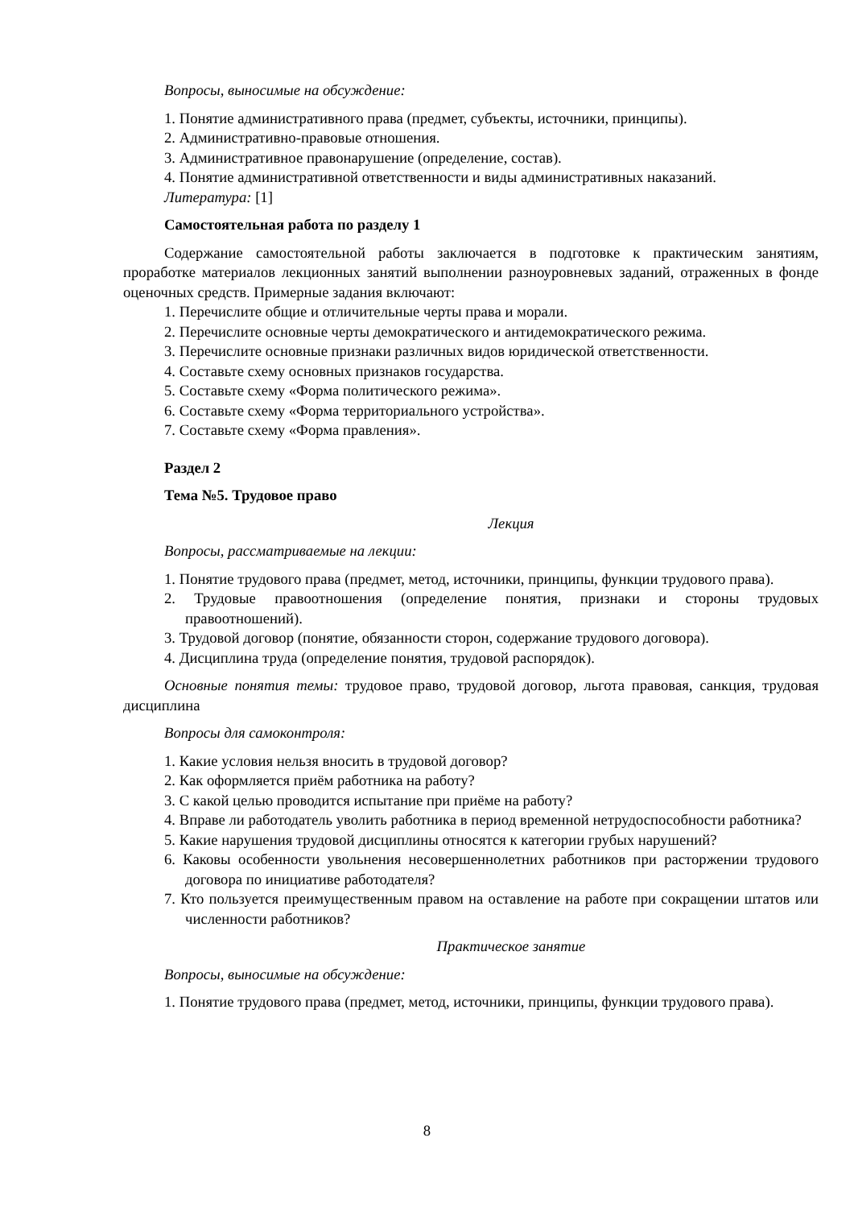Вопросы, выносимые на обсуждение:
1. Понятие административного права (предмет, субъекты, источники, принципы).
2. Административно-правовые отношения.
3. Административное правонарушение (определение, состав).
4. Понятие административной ответственности и виды административных наказаний.
Литература: [1]
Самостоятельная работа по разделу 1
Содержание самостоятельной работы заключается в подготовке к практическим занятиям, проработке материалов лекционных занятий выполнении разноуровневых заданий, отраженных в фонде оценочных средств. Примерные задания включают:
1. Перечислите общие и отличительные черты права и морали.
2. Перечислите основные черты демократического и антидемократического режима.
3. Перечислите основные признаки различных видов юридической ответственности.
4. Составьте схему основных признаков государства.
5. Составьте схему «Форма политического режима».
6. Составьте схему «Форма территориального устройства».
7. Составьте схему «Форма правления».
Раздел 2
Тема №5. Трудовое право
Лекция
Вопросы, рассматриваемые на лекции:
1. Понятие трудового права (предмет, метод, источники, принципы, функции трудового права).
2. Трудовые правоотношения (определение понятия, признаки и стороны трудовых правоотношений).
3. Трудовой договор (понятие, обязанности сторон, содержание трудового договора).
4. Дисциплина труда (определение понятия, трудовой распорядок).
Основные понятия темы: трудовое право, трудовой договор, льгота правовая, санкция, трудовая дисциплина
Вопросы для самоконтроля:
1. Какие условия нельзя вносить в трудовой договор?
2. Как оформляется приём работника на работу?
3. С какой целью проводится испытание при приёме на работу?
4. Вправе ли работодатель уволить работника в период временной нетрудоспособности работника?
5. Какие нарушения трудовой дисциплины относятся к категории грубых нарушений?
6. Каковы особенности увольнения несовершеннолетних работников при расторжении трудового договора по инициативе работодателя?
7. Кто пользуется преимущественным правом на оставление на работе при сокращении штатов или численности работников?
Практическое занятие
Вопросы, выносимые на обсуждение:
1. Понятие трудового права (предмет, метод, источники, принципы, функции трудового права).
8